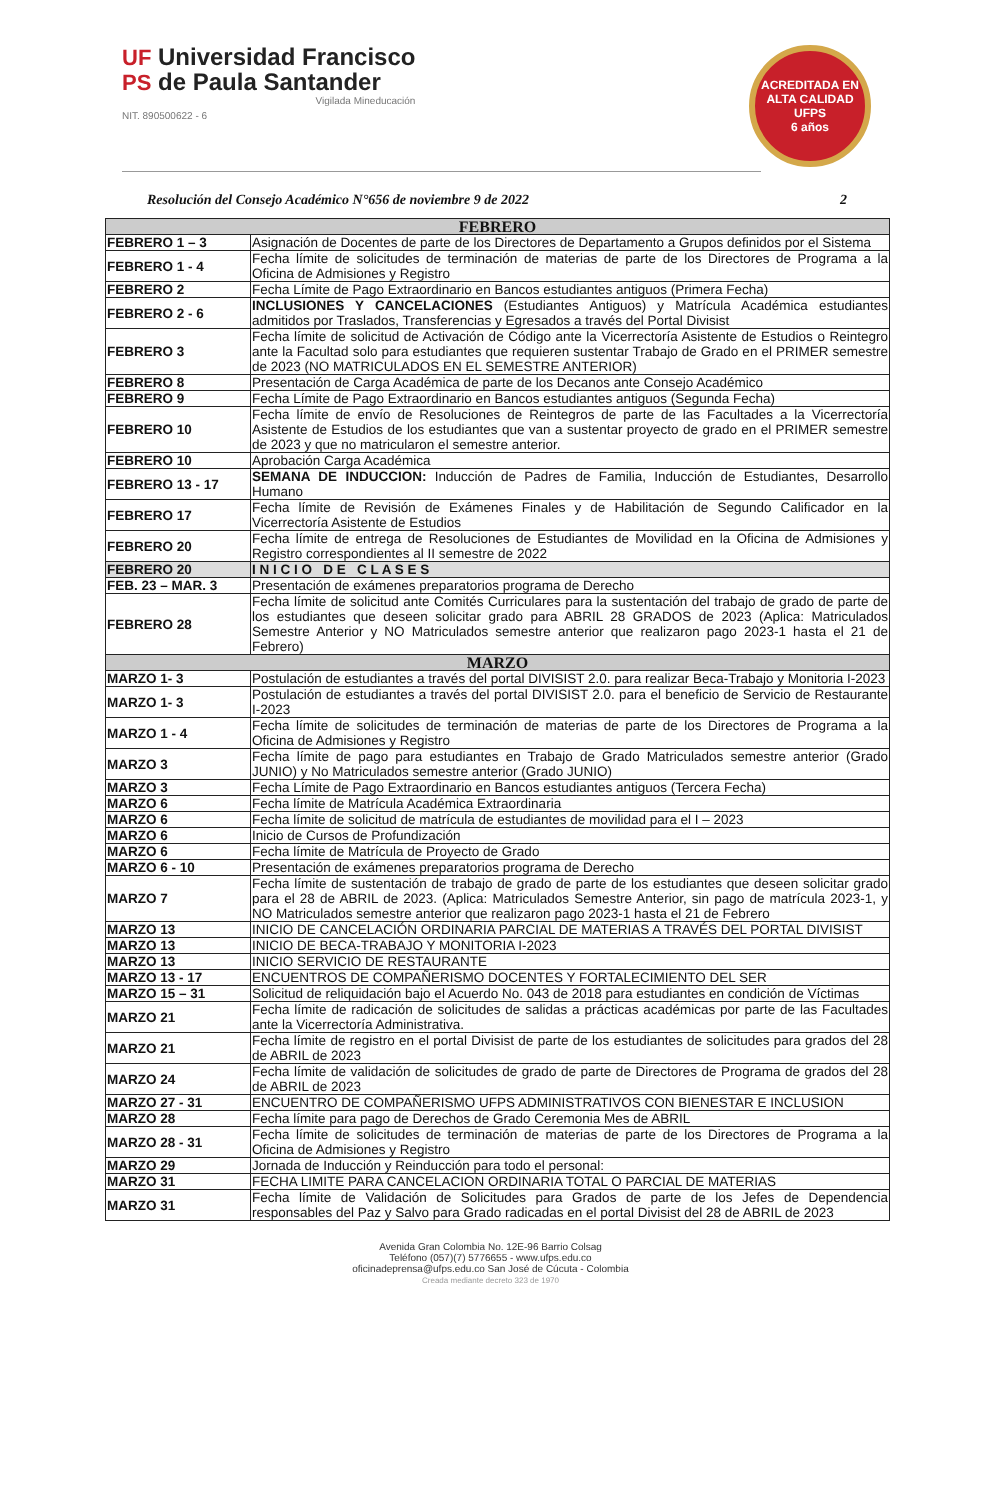UF Universidad Francisco
PS de Paula Santander
Vigilada Mineducación
NIT. 890500622 - 6
ACREDITADA EN ALTA CALIDAD
UFPS
6 años
Resolución del Consejo Académico N°656 de noviembre 9 de 2022 2
| FEBRERO | |
| --- | --- |
| FEBRERO 1 – 3 | Asignación de Docentes de parte de los Directores de Departamento a Grupos definidos por el Sistema |
| FEBRERO 1 - 4 | Fecha límite de solicitudes de terminación de materias de parte de los Directores de Programa a la Oficina de Admisiones y Registro |
| FEBRERO 2 | Fecha Límite de Pago Extraordinario en Bancos estudiantes antiguos (Primera Fecha) |
| FEBRERO 2 - 6 | INCLUSIONES Y CANCELACIONES (Estudiantes Antiguos) y Matrícula Académica estudiantes admitidos por Traslados, Transferencias y Egresados a través del Portal Divisist |
| FEBRERO 3 | Fecha límite de solicitud de Activación de Código ante la Vicerrectoría Asistente de Estudios o Reintegro ante la Facultad solo para estudiantes que requieren sustentar Trabajo de Grado en el PRIMER semestre de 2023 (NO MATRICULADOS EN EL SEMESTRE ANTERIOR) |
| FEBRERO 8 | Presentación de Carga Académica de parte de los Decanos ante Consejo Académico |
| FEBRERO 9 | Fecha Límite de Pago Extraordinario en Bancos estudiantes antiguos (Segunda Fecha) |
| FEBRERO 10 | Fecha límite de envío de Resoluciones de Reintegros de parte de las Facultades a la Vicerrectoría Asistente de Estudios de los estudiantes que van a sustentar proyecto de grado en el PRIMER semestre de 2023 y que no matricularon el semestre anterior. |
| FEBRERO 10 | Aprobación Carga Académica |
| FEBRERO 13 - 17 | SEMANA DE INDUCCION: Inducción de Padres de Familia, Inducción de Estudiantes, Desarrollo Humano |
| FEBRERO 17 | Fecha límite de Revisión de Exámenes Finales y de Habilitación de Segundo Calificador en la Vicerrectoría Asistente de Estudios |
| FEBRERO 20 | Fecha límite de entrega de Resoluciones de Estudiantes de Movilidad en la Oficina de Admisiones y Registro correspondientes al II semestre de 2022 |
| FEBRERO 20 | I N I C I O D E C L A S E S |
| FEB. 23 – MAR. 3 | Presentación de exámenes preparatorios programa de Derecho |
| FEBRERO 28 | Fecha límite de solicitud ante Comités Curriculares para la sustentación del trabajo de grado de parte de los estudiantes que deseen solicitar grado para ABRIL 28 GRADOS de 2023 (Aplica: Matriculados Semestre Anterior y NO Matriculados semestre anterior que realizaron pago 2023-1 hasta el 21 de Febrero) |
| MARZO | |
| MARZO 1- 3 | Postulación de estudiantes a través del portal DIVISIST 2.0. para realizar Beca-Trabajo y Monitoria I-2023 |
| MARZO 1- 3 | Postulación de estudiantes a través del portal DIVISIST 2.0. para el beneficio de Servicio de Restaurante I-2023 |
| MARZO 1 - 4 | Fecha límite de solicitudes de terminación de materias de parte de los Directores de Programa a la Oficina de Admisiones y Registro |
| MARZO 3 | Fecha límite de pago para estudiantes en Trabajo de Grado Matriculados semestre anterior (Grado JUNIO) y No Matriculados semestre anterior (Grado JUNIO) |
| MARZO 3 | Fecha Límite de Pago Extraordinario en Bancos estudiantes antiguos (Tercera Fecha) |
| MARZO 6 | Fecha límite de Matrícula Académica Extraordinaria |
| MARZO 6 | Fecha límite de solicitud de matrícula de estudiantes de movilidad para el I – 2023 |
| MARZO 6 | Inicio de Cursos de Profundización |
| MARZO 6 | Fecha límite de Matrícula de Proyecto de Grado |
| MARZO 6 - 10 | Presentación de exámenes preparatorios programa de Derecho |
| MARZO 7 | Fecha límite de sustentación de trabajo de grado de parte de los estudiantes que deseen solicitar grado para el 28 de ABRIL de 2023. (Aplica: Matriculados Semestre Anterior, sin pago de matrícula 2023-1, y NO Matriculados semestre anterior que realizaron pago 2023-1 hasta el 21 de Febrero |
| MARZO 13 | INICIO DE CANCELACIÓN ORDINARIA PARCIAL DE MATERIAS A TRAVÉS DEL PORTAL DIVISIST |
| MARZO 13 | INICIO DE BECA-TRABAJO Y MONITORIA I-2023 |
| MARZO 13 | INICIO SERVICIO DE RESTAURANTE |
| MARZO 13 - 17 | ENCUENTROS DE COMPAÑERISMO DOCENTES Y FORTALECIMIENTO DEL SER |
| MARZO 15 – 31 | Solicitud de reliquidación bajo el Acuerdo No. 043 de 2018 para estudiantes en condición de Víctimas |
| MARZO 21 | Fecha límite de radicación de solicitudes de salidas a prácticas académicas por parte de las Facultades ante la Vicerrectoría Administrativa. |
| MARZO 21 | Fecha límite de registro en el portal Divisist de parte de los estudiantes de solicitudes para grados del 28 de ABRIL de 2023 |
| MARZO 24 | Fecha límite de validación de solicitudes de grado de parte de Directores de Programa de grados del 28 de ABRIL de 2023 |
| MARZO 27 - 31 | ENCUENTRO DE COMPAÑERISMO UFPS ADMINISTRATIVOS CON BIENESTAR E INCLUSION |
| MARZO 28 | Fecha límite para pago de Derechos de Grado Ceremonia Mes de ABRIL |
| MARZO 28 - 31 | Fecha límite de solicitudes de terminación de materias de parte de los Directores de Programa a la Oficina de Admisiones y Registro |
| MARZO 29 | Jornada de Inducción y Reinducción para todo el personal: |
| MARZO 31 | FECHA LIMITE PARA CANCELACION ORDINARIA TOTAL O PARCIAL DE MATERIAS |
| MARZO 31 | Fecha límite de Validación de Solicitudes para Grados de parte de los Jefes de Dependencia responsables del Paz y Salvo para Grado radicadas en el portal Divisist del 28 de ABRIL de 2023 |
Avenida Gran Colombia No. 12E-96 Barrio Colsag
Teléfono (057)(7) 5776655 - www.ufps.edu.co
oficinadeprensa@ufps.edu.co San José de Cúcuta - Colombia
Creada mediante decreto 323 de 1970